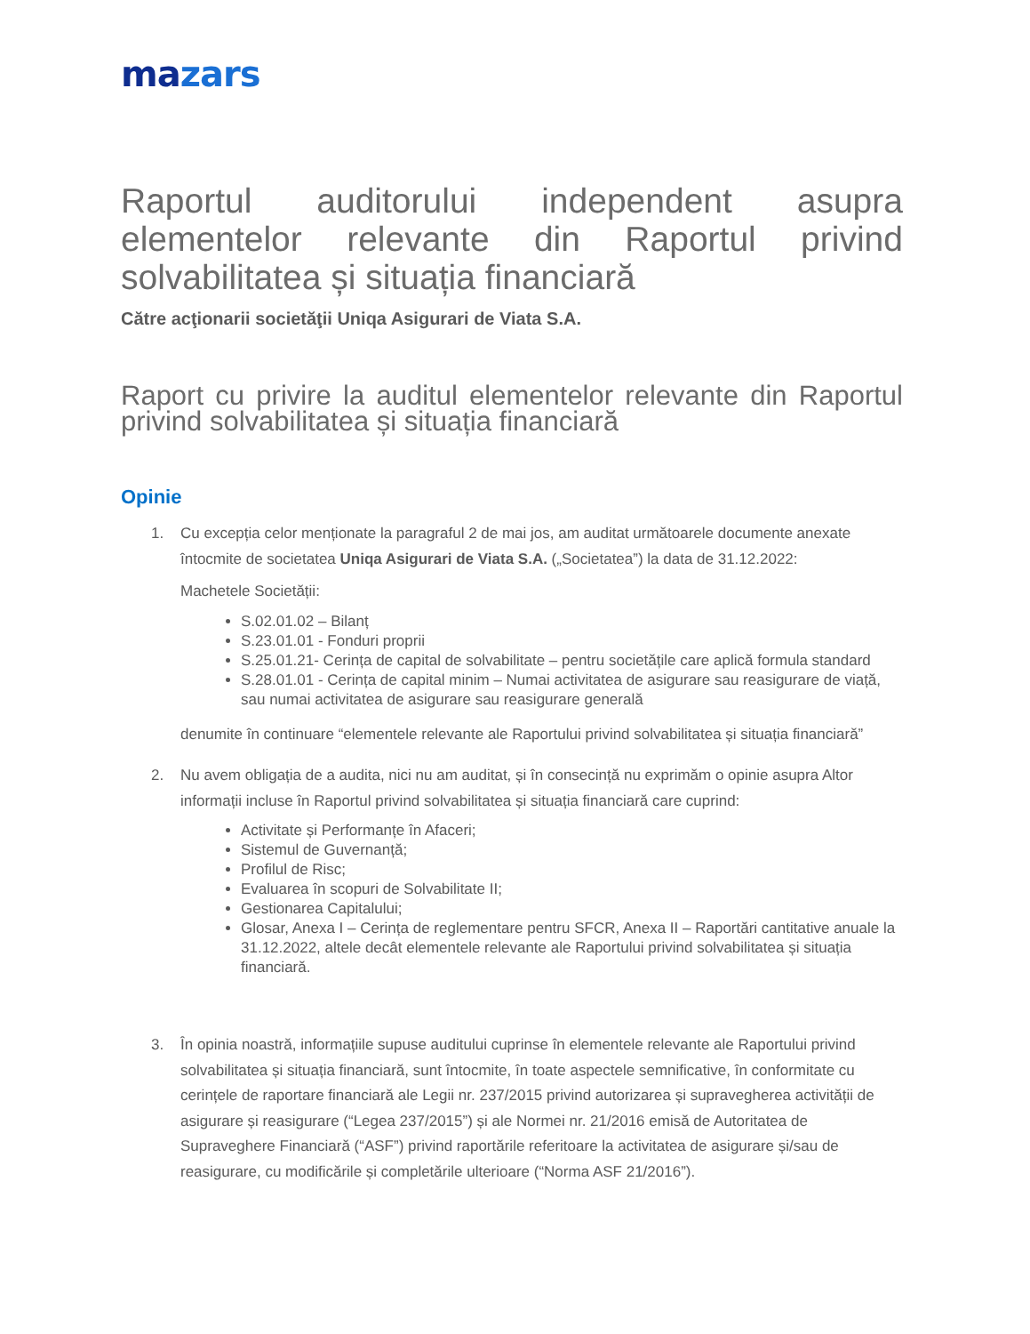mazars
Raportul auditorului independent asupra elementelor relevante din Raportul privind solvabilitatea și situația financiară
Către acţionarii societăţii Uniqa Asigurari de Viata S.A.
Raport cu privire la auditul elementelor relevante din Raportul privind solvabilitatea și situația financiară
Opinie
1. Cu excepția celor menționate la paragraful 2 de mai jos, am auditat următoarele documente anexate întocmite de societatea Uniqa Asigurari de Viata S.A. („Societatea”) la data de 31.12.2022:
Machetele Societății:
S.02.01.02 – Bilanț
S.23.01.01 - Fonduri proprii
S.25.01.21- Cerința de capital de solvabilitate – pentru societățile care aplică formula standard
S.28.01.01 - Cerința de capital minim – Numai activitatea de asigurare sau reasigurare de viață, sau numai activitatea de asigurare sau reasigurare generală
denumite în continuare “elementele relevante ale Raportului privind solvabilitatea și situația financiară”
2. Nu avem obligația de a audita, nici nu am auditat, și în consecință nu exprimăm o opinie asupra Altor informații incluse în Raportul privind solvabilitatea și situația financiară care cuprind:
Activitate și Performanțe în Afaceri;
Sistemul de Guvernanță;
Profilul de Risc;
Evaluarea în scopuri de Solvabilitate II;
Gestionarea Capitalului;
Glosar, Anexa I – Cerința de reglementare pentru SFCR, Anexa II – Raportări cantitative anuale la 31.12.2022, altele decât elementele relevante ale Raportului privind solvabilitatea și situația financiară.
3. În opinia noastră, informațiile supuse auditului cuprinse în elementele relevante ale Raportului privind solvabilitatea și situația financiară, sunt întocmite, în toate aspectele semnificative, în conformitate cu cerințele de raportare financiară ale Legii nr. 237/2015 privind autorizarea și supravegherea activității de asigurare și reasigurare (“Legea 237/2015”) și ale Normei nr. 21/2016 emisă de Autoritatea de Supraveghere Financiară (“ASF”) privind raportările referitoare la activitatea de asigurare și/sau de reasigurare, cu modificările și completările ulterioare (“Norma ASF 21/2016”).